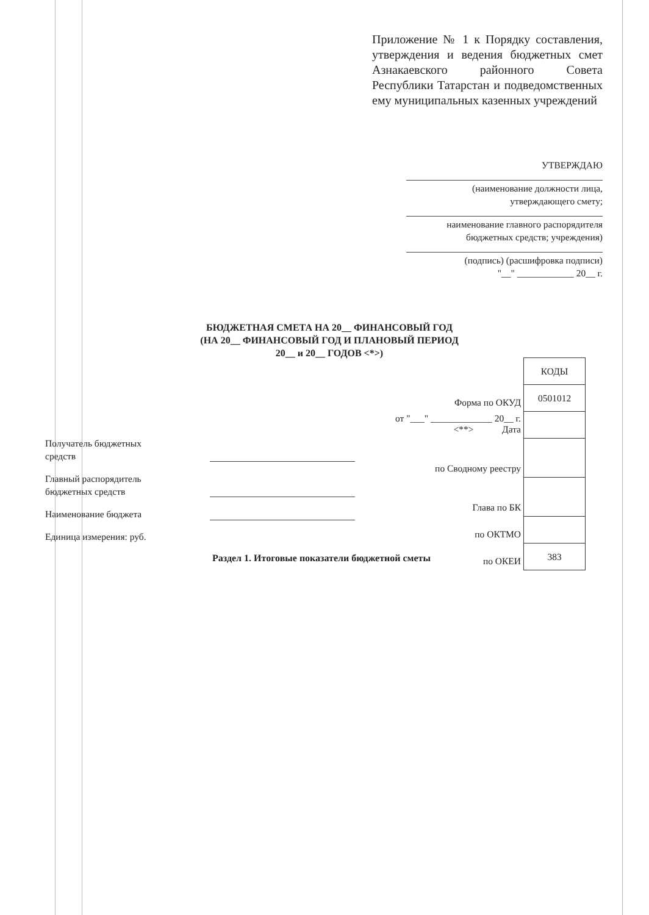Приложение № 1 к Порядку составления, утверждения и ведения бюджетных смет Азнакаевского районного Совета Республики Татарстан и подведомственных ему муниципальных казенных учреждений
УТВЕРЖДАЮ
(наименование должности лица,
утверждающего смету;
наименование главного распорядителя
бюджетных средств; учреждения)
(подпись) (расшифровка подписи)
"__" ____________ 20__ г.
БЮДЖЕТНАЯ СМЕТА НА 20__ ФИНАНСОВЫЙ ГОД
(НА 20__ ФИНАНСОВЫЙ ГОД И ПЛАНОВЫЙ ПЕРИОД
20__ и 20__ ГОДОВ <*>)
| | КОДЫ |
| Форма по ОКУД | 0501012 |
| от "___" _____________ 20__ г. <**> Дата | |
| по Сводному реестру | |
| Глава по БК | |
| по ОКТМО | |
| по ОКЕИ | 383 |
Получатель бюджетных
средств
Главный распорядитель
бюджетных средств
Наименование бюджета
Единица измерения: руб.
Раздел 1. Итоговые показатели бюджетной сметы